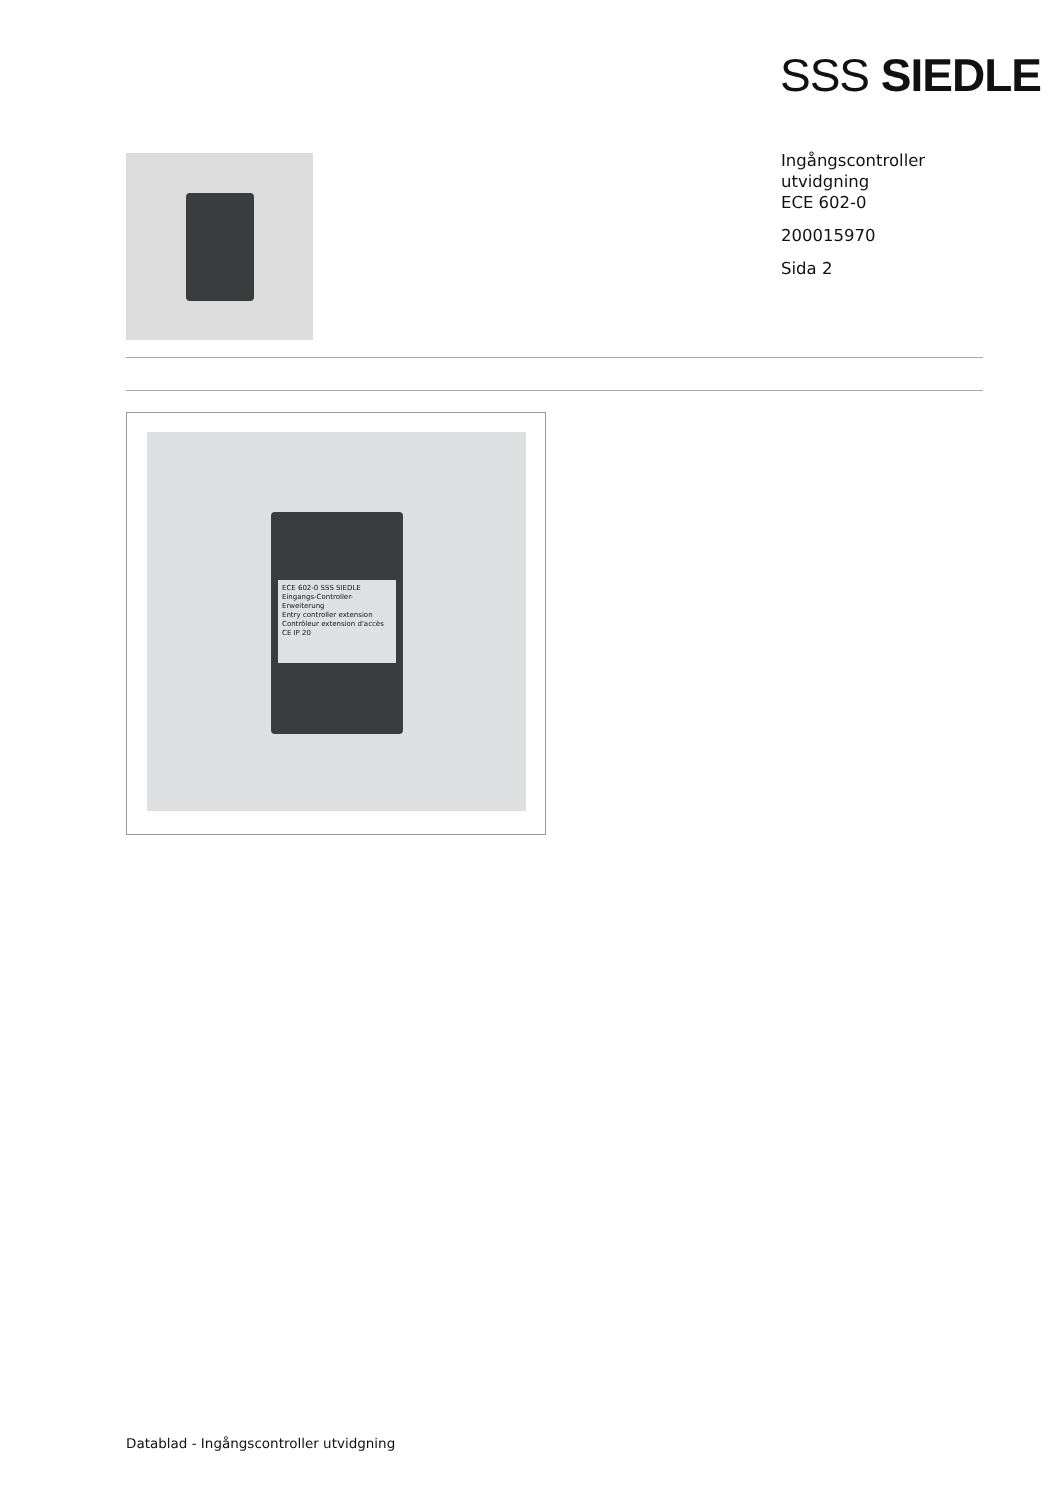SSS SIEDLE
Ingångscontroller
utvidgning
ECE 602-0
200015970
Sida 2
ECE 602-0 SSS SIEDLE
Eingangs-Controller-Erweiterung
Entry controller extension
Contrôleur extension d'accès
CE IP 20
Datablad - Ingångscontroller utvidgning